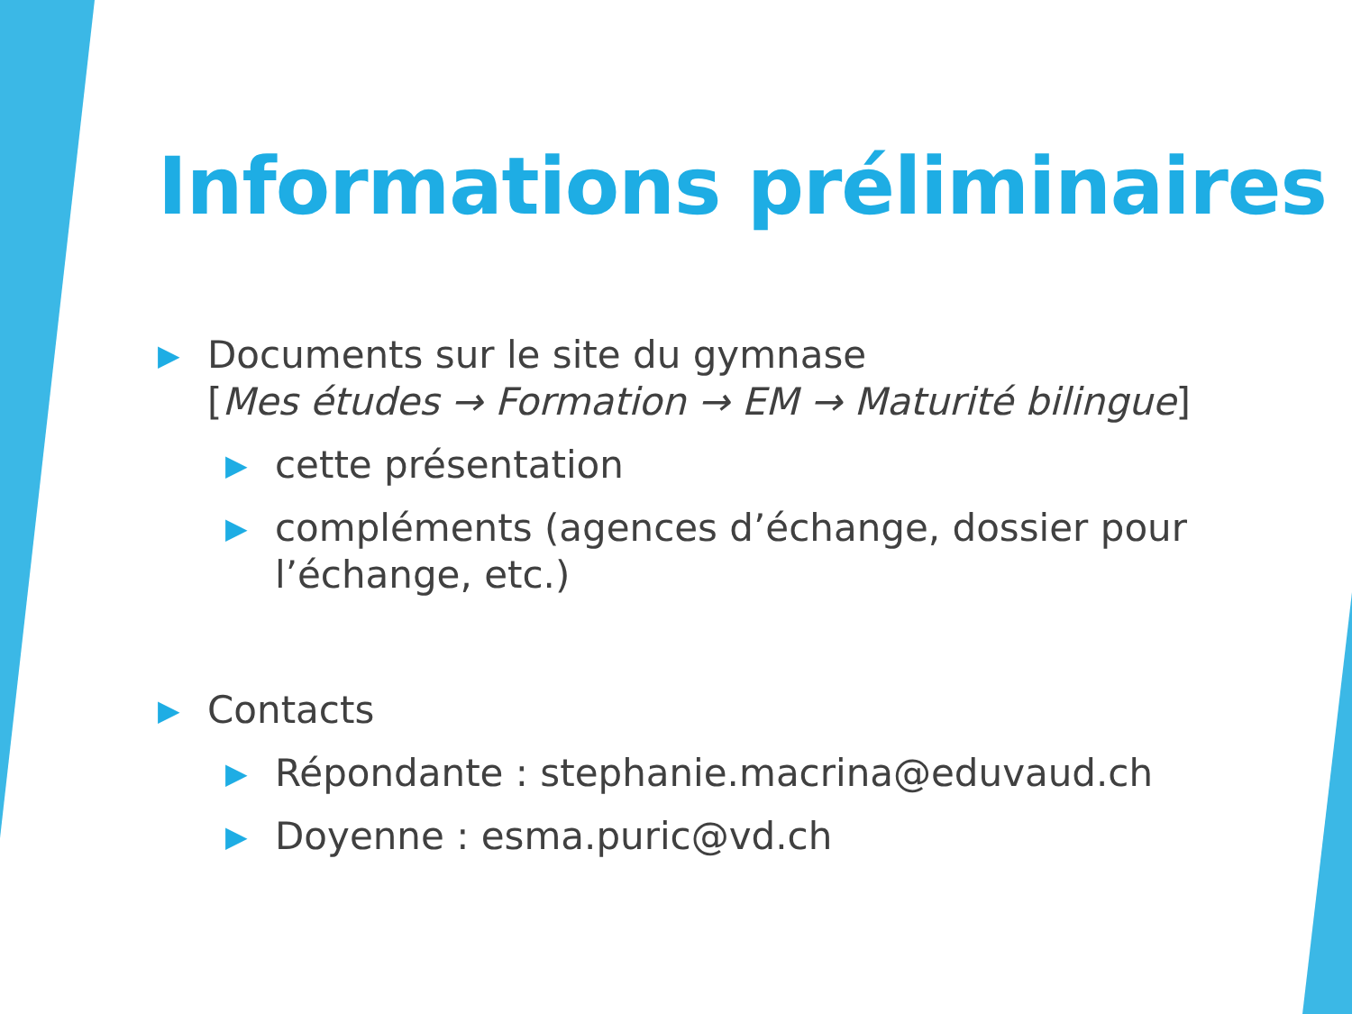Informations préliminaires
▶ Documents sur le site du gymnase
[Mes études → Formation → EM → Maturité bilingue]
▶ cette présentation
▶ compléments (agences d’échange, dossier pour l’échange, etc.)
▶ Contacts
▶ Répondante : stephanie.macrina@eduvaud.ch
▶ Doyenne : esma.puric@vd.ch